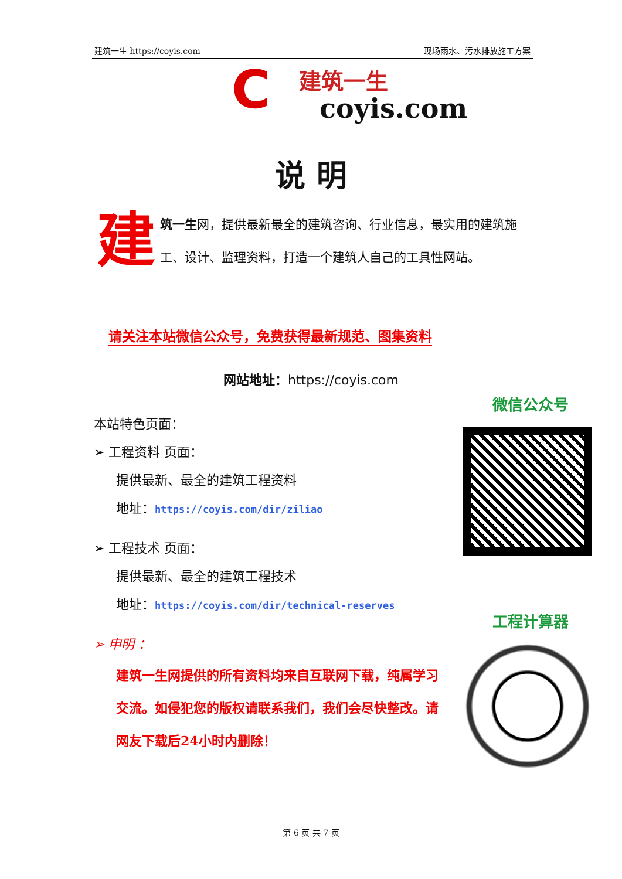建筑一生 https://coyis.com 现场雨水、污水排放施工方案
C 建筑一生
coyis.com
说 明
建筑一生网，提供最新最全的建筑咨询、行业信息，最实用的建筑施工、设计、监理资料，打造一个建筑人自己的工具性网站。
请关注本站微信公众号，免费获得最新规范、图集资料
网站地址：https://coyis.com
本站特色页面：
➢ 工程资料 页面：
提供最新、最全的建筑工程资料
地址：https://coyis.com/dir/ziliao
➢ 工程技术 页面：
提供最新、最全的建筑工程技术
地址：https://coyis.com/dir/technical-reserves
➢ 申明 ：
建筑一生网提供的所有资料均来自互联网下载，纯属学习交流。如侵犯您的版权请联系我们，我们会尽快整改。请网友下载后24小时内删除！
微信公众号
工程计算器
第 6 页 共 7 页